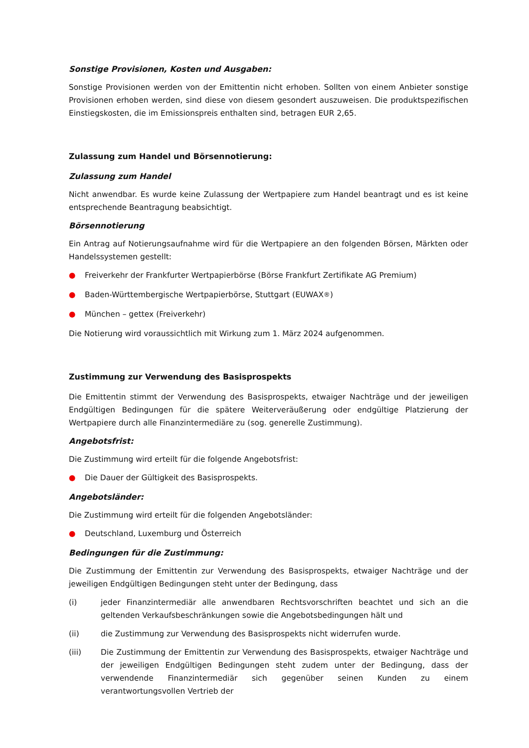Sonstige Provisionen, Kosten und Ausgaben:
Sonstige Provisionen werden von der Emittentin nicht erhoben. Sollten von einem Anbieter sonstige Provisionen erhoben werden, sind diese von diesem gesondert auszuweisen. Die produktspezifischen Einstiegskosten, die im Emissionspreis enthalten sind, betragen EUR 2,65.
Zulassung zum Handel und Börsennotierung:
Zulassung zum Handel
Nicht anwendbar. Es wurde keine Zulassung der Wertpapiere zum Handel beantragt und es ist keine entsprechende Beantragung beabsichtigt.
Börsennotierung
Ein Antrag auf Notierungsaufnahme wird für die Wertpapiere an den folgenden Börsen, Märkten oder Handelssystemen gestellt:
● Freiverkehr der Frankfurter Wertpapierbörse (Börse Frankfurt Zertifikate AG Premium)
● Baden-Württembergische Wertpapierbörse, Stuttgart (EUWAX<sup>®</sup>)
● München – gettex (Freiverkehr)
Die Notierung wird voraussichtlich mit Wirkung zum 1. März 2024 aufgenommen.
Zustimmung zur Verwendung des Basisprospekts
Die Emittentin stimmt der Verwendung des Basisprospekts, etwaiger Nachträge und der jeweiligen Endgültigen Bedingungen für die spätere Weiterveräußerung oder endgültige Platzierung der Wertpapiere durch alle Finanzintermediäre zu (sog. generelle Zustimmung).
Angebotsfrist:
Die Zustimmung wird erteilt für die folgende Angebotsfrist:
● Die Dauer der Gültigkeit des Basisprospekts.
Angebotsländer:
Die Zustimmung wird erteilt für die folgenden Angebotsländer:
● Deutschland, Luxemburg und Österreich
Bedingungen für die Zustimmung:
Die Zustimmung der Emittentin zur Verwendung des Basisprospekts, etwaiger Nachträge und der jeweiligen Endgültigen Bedingungen steht unter der Bedingung, dass
(i) jeder Finanzintermediär alle anwendbaren Rechtsvorschriften beachtet und sich an die geltenden Verkaufsbeschränkungen sowie die Angebotsbedingungen hält und
(ii) die Zustimmung zur Verwendung des Basisprospekts nicht widerrufen wurde.
(iii) Die Zustimmung der Emittentin zur Verwendung des Basisprospekts, etwaiger Nachträge und der jeweiligen Endgültigen Bedingungen steht zudem unter der Bedingung, dass der verwendende Finanzintermediär sich gegenüber seinen Kunden zu einem verantwortungsvollen Vertrieb der